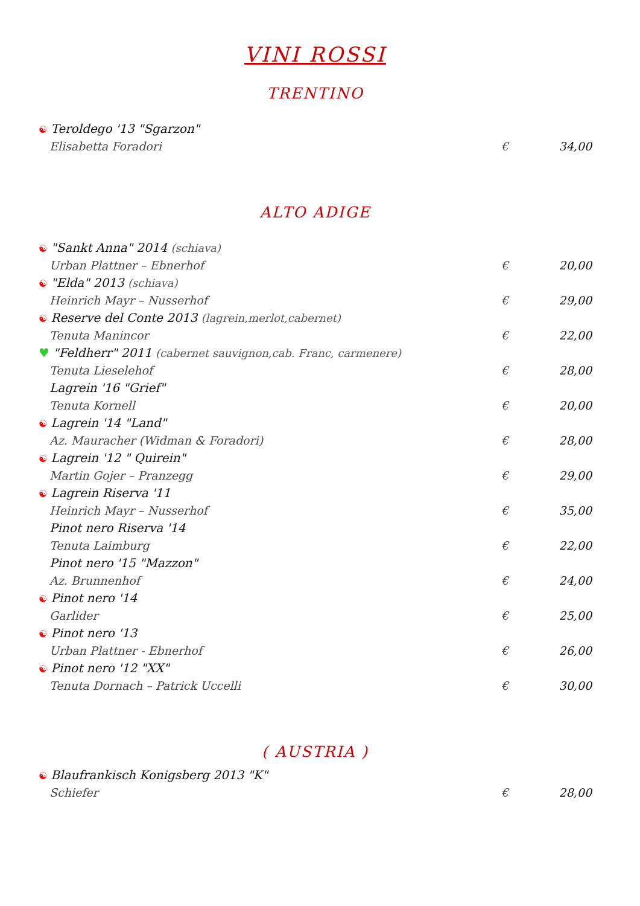VINI ROSSI
TRENTINO
☯ Teroldego '13 "Sgarzon"
Elisabetta Foradori € 34,00
ALTO ADIGE
☯ "Sankt Anna" 2014 (schiava)
Urban Plattner – Ebnerhof € 20,00
☯ "Elda" 2013 (schiava)
Heinrich Mayr – Nusserhof € 29,00
☯ Reserve del Conte 2013 (lagrein,merlot,cabernet)
Tenuta Manincor € 22,00
♥ "Feldherr" 2011 (cabernet sauvignon,cab. Franc, carmenere)
Tenuta Lieselehof € 28,00
Lagrein '16 "Grief"
Tenuta Kornell € 20,00
☯ Lagrein '14 "Land"
Az. Mauracher (Widman & Foradori) € 28,00
☯ Lagrein '12 " Quirein"
Martin Gojer – Pranzegg € 29,00
☯ Lagrein Riserva '11
Heinrich Mayr – Nusserhof € 35,00
Pinot nero Riserva '14
Tenuta Laimburg € 22,00
Pinot nero '15 "Mazzon"
Az. Brunnenhof € 24,00
☯ Pinot nero '14
Garlider € 25,00
☯ Pinot nero '13
Urban Plattner - Ebnerhof € 26,00
☯ Pinot nero '12 "XX"
Tenuta Dornach – Patrick Uccelli € 30,00
( AUSTRIA )
☯ Blaufrankisch Konigsberg 2013 "K"
Schiefer € 28,00